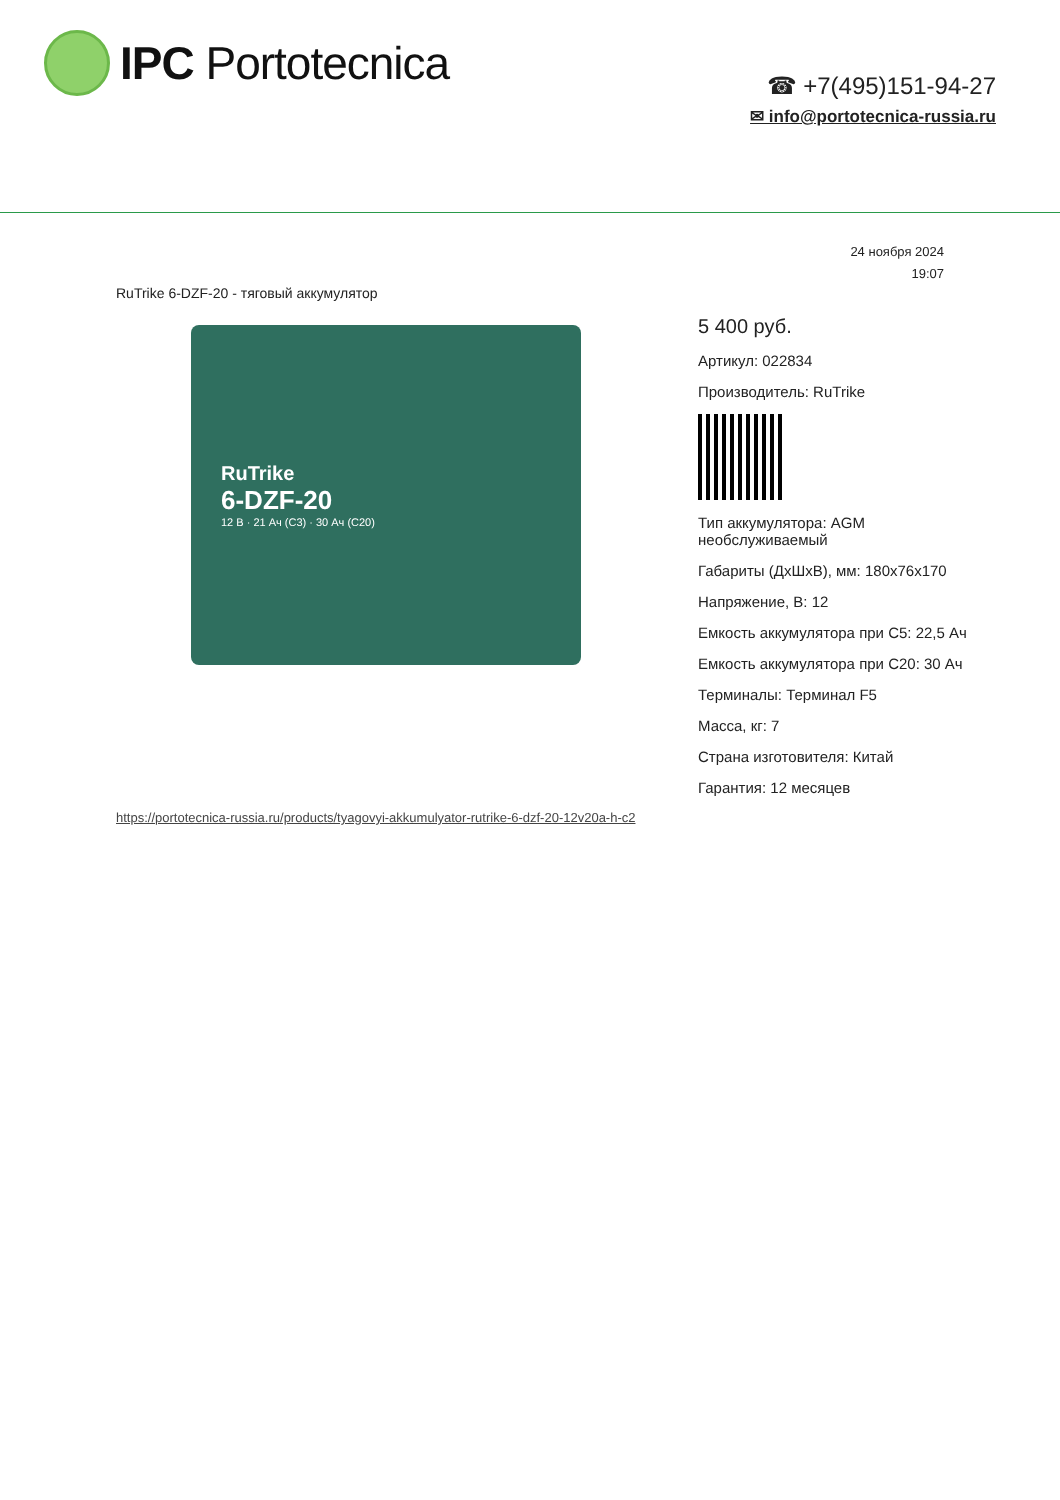IPC Portotecnica
☎ +7(495)151-94-27
✉ info@portotecnica-russia.ru
24 ноября 2024
19:07
RuTrike 6-DZF-20 - тяговый аккумулятор
RuTrike
6-DZF-20
12 В · 21 Ач (C3) · 30 Ач (C20)
5 400 руб.
Артикул: 022834
Производитель: RuTrike
Тип аккумулятора: AGM необслуживаемый
Габариты (ДхШхВ), мм: 180x76x170
Напряжение, В: 12
Емкость аккумулятора при C5: 22,5 Ач
Емкость аккумулятора при C20: 30 Ач
Терминалы: Терминал F5
Масса, кг: 7
Страна изготовителя: Китай
Гарантия: 12 месяцев
https://portotecnica-russia.ru/products/tyagovyi-akkumulyator-rutrike-6-dzf-20-12v20a-h-c2